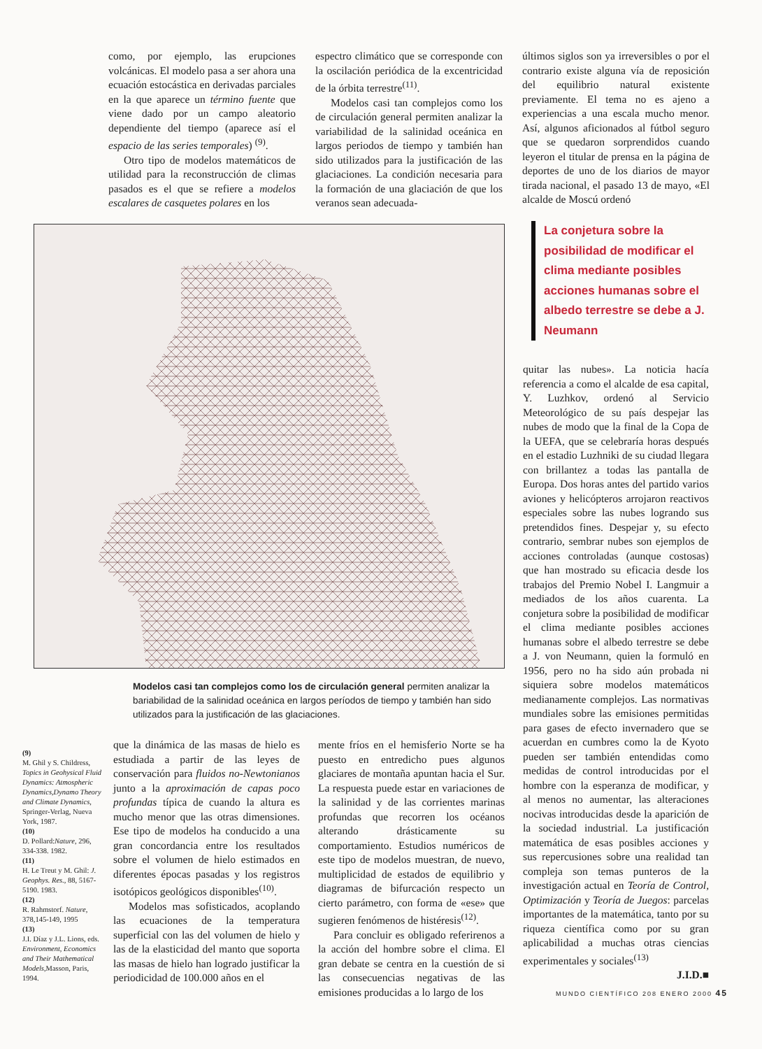como, por ejemplo, las erupciones volcánicas. El modelo pasa a ser ahora una ecuación estocástica en derivadas parciales en la que aparece un término fuente que viene dado por un campo aleatorio dependiente del tiempo (aparece así el espacio de las series temporales) <sup>(9)</sup>.
Otro tipo de modelos matemáticos de utilidad para la reconstrucción de climas pasados es el que se refiere a modelos escalares de casquetes polares en los
espectro climático que se corresponde con la oscilación periódica de la excentricidad de la órbita terrestre<sup>(11)</sup>.
Modelos casi tan complejos como los de circulación general permiten analizar la variabilidad de la salinidad oceánica en largos periodos de tiempo y también han sido utilizados para la justificación de las glaciaciones. La condición necesaria para la formación de una glaciación de que los veranos sean adecuada-
últimos siglos son ya irreversibles o por el contrario existe alguna vía de reposición del equilibrio natural existente previamente. El tema no es ajeno a experiencias a una escala mucho menor. Así, algunos aficionados al fútbol seguro que se quedaron sorprendidos cuando leyeron el titular de prensa en la página de deportes de uno de los diarios de mayor tirada nacional, el pasado 13 de mayo, «El alcalde de Moscú ordenó
Modelos casi tan complejos como los de circulación general permiten analizar la bariabilidad de la salinidad oceánica en largos períodos de tiempo y también han sido utilizados para la justificación de las glaciaciones.
La conjetura sobre la posibilidad de modificar el clima mediante posibles acciones humanas sobre el albedo terrestre se debe a J. Neumann
quitar las nubes». La noticia hacía referencia a como el alcalde de esa capital, Y. Luzhkov, ordenó al Servicio Meteorológico de su país despejar las nubes de modo que la final de la Copa de la UEFA, que se celebraría horas después en el estadio Luzhniki de su ciudad llegara con brillantez a todas las pantalla de Europa. Dos horas antes del partido varios aviones y helicópteros arrojaron reactivos especiales sobre las nubes logrando sus pretendidos fines. Despejar y, su efecto contrario, sembrar nubes son ejemplos de acciones controladas (aunque costosas) que han mostrado su eficacia desde los trabajos del Premio Nobel I. Langmuir a mediados de los años cuarenta. La conjetura sobre la posibilidad de modificar el clima mediante posibles acciones humanas sobre el albedo terrestre se debe a J. von Neumann, quien la formuló en 1956, pero no ha sido aún probada ni siquiera sobre modelos matemáticos medianamente complejos. Las normativas mundiales sobre las emisiones permitidas para gases de efecto invernadero que se acuerdan en cumbres como la de Kyoto pueden ser también entendidas como medidas de control introducidas por el hombre con la esperanza de modificar, y al menos no aumentar, las alteraciones nocivas introducidas desde la aparición de la sociedad industrial. La justificación matemática de esas posibles acciones y sus repercusiones sobre una realidad tan compleja son temas punteros de la investigación actual en Teoría de Control, Optimización y Teoría de Juegos: parcelas importantes de la matemática, tanto por su riqueza científica como por su gran aplicabilidad a muchas otras ciencias experimentales y sociales<sup>(13)</sup>
J.I.D.■
(9)
M. Ghil y S. Childress, Topics in Geohysical Fluid Dynamics: Atmospheric Dynamics,Dynamo Theory and Climate Dynamics, Springer-Verlag, Nueva York, 1987.
(10)
D. Pollard:Nature, 296, 334-338. 1982.
(11)
H. Le Treut y M. Ghil: J. Geophys. Res., 88, 5167-5190. 1983.
(12)
R. Rahmstorf. Nature, 378,145-149, 1995
(13)
J.I. Díaz y J.L. Lions, eds. Environment, Economics and Their Mathematical Models,Masson, Paris, 1994.
que la dinámica de las masas de hielo es estudiada a partir de las leyes de conservación para fluidos no-Newtonianos junto a la aproximación de capas poco profundas típica de cuando la altura es mucho menor que las otras dimensiones. Ese tipo de modelos ha conducido a una gran concordancia entre los resultados sobre el volumen de hielo estimados en diferentes épocas pasadas y los registros isotópicos geológicos disponibles<sup>(10)</sup>.
Modelos mas sofisticados, acoplando las ecuaciones de la temperatura superficial con las del volumen de hielo y las de la elasticidad del manto que soporta las masas de hielo han logrado justificar la periodicidad de 100.000 años en el
mente fríos en el hemisferio Norte se ha puesto en entredicho pues algunos glaciares de montaña apuntan hacia el Sur. La respuesta puede estar en variaciones de la salinidad y de las corrientes marinas profundas que recorren los océanos alterando drásticamente su comportamiento. Estudios numéricos de este tipo de modelos muestran, de nuevo, multiplicidad de estados de equilibrio y diagramas de bifurcación respecto un cierto parámetro, con forma de «ese» que sugieren fenómenos de histéresis<sup>(12)</sup>.
Para concluir es obligado referirenos a la acción del hombre sobre el clima. El gran debate se centra en la cuestión de si las consecuencias negativas de las emisiones producidas a lo largo de los
MUNDO CIENTÍFICO 208 ENERO 2000 45